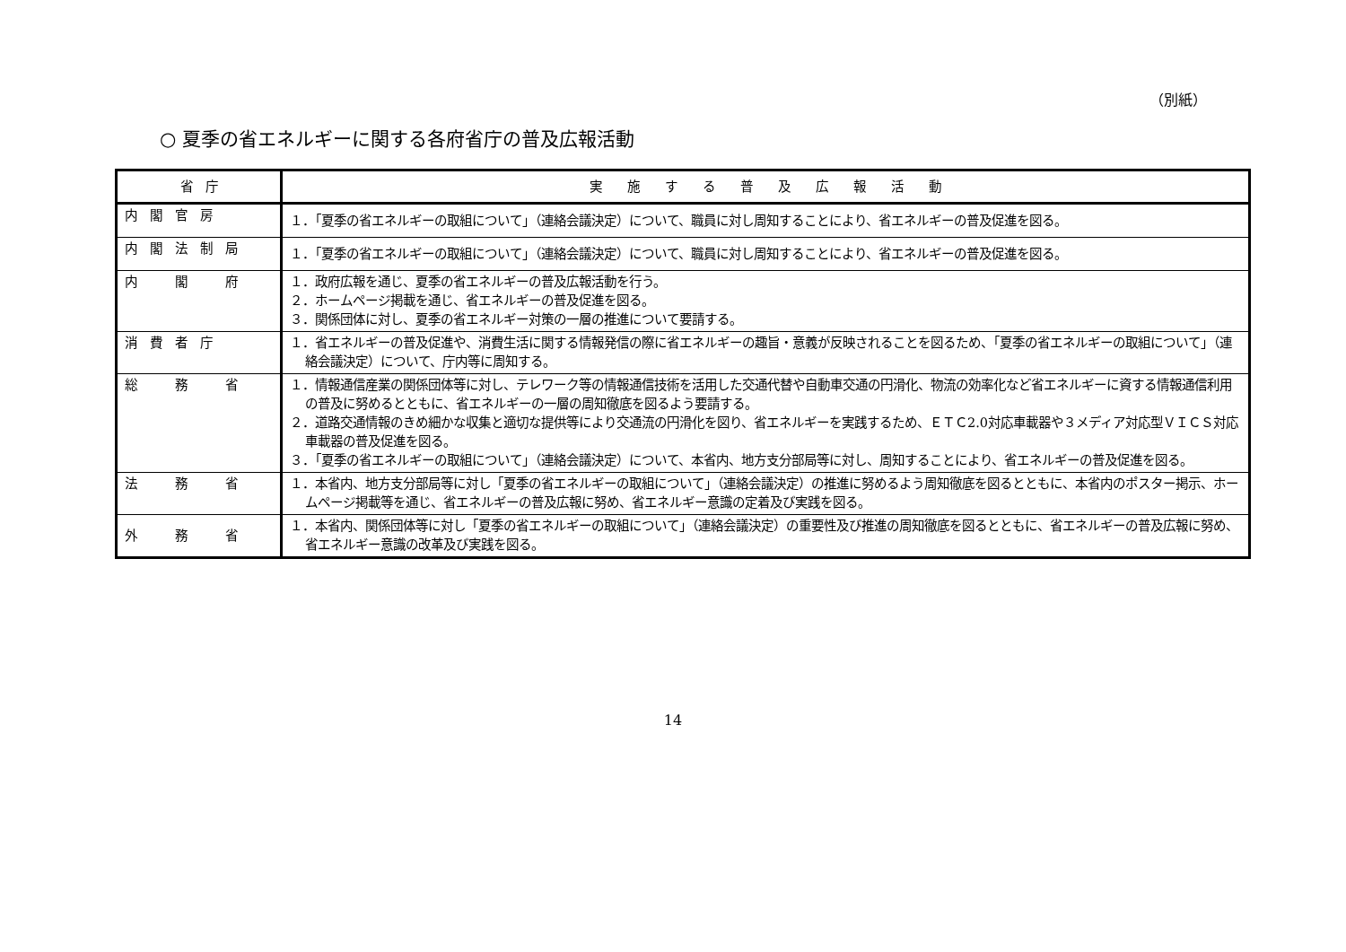（別紙）
○ 夏季の省エネルギーに関する各府省庁の普及広報活動
| 省 庁 | 実 施 す る 普 及 広 報 活 動 |
| --- | --- |
| 内閣官房 | １．「夏季の省エネルギーの取組について」（連絡会議決定）について、職員に対し周知することにより、省エネルギーの普及促進を図る。 |
| 内閣法制局 | １．「夏季の省エネルギーの取組について」（連絡会議決定）について、職員に対し周知することにより、省エネルギーの普及促進を図る。 |
| 内 閣 府 | １．政府広報を通じ、夏季の省エネルギーの普及広報活動を行う。 ２．ホームページ掲載を通じ、省エネルギーの普及促進を図る。 ３．関係団体に対し、夏季の省エネルギー対策の一層の推進について要請する。 |
| 消費者庁 | １．省エネルギーの普及促進や、消費生活に関する情報発信の際に省エネルギーの趣旨・意義が反映されることを図るため、「夏季の省エネルギーの取組について」（連絡会議決定）について、庁内等に周知する。 |
| 総 務 省 | １．情報通信産業の関係団体等に対し、テレワーク等の情報通信技術を活用した交通代替や自動車交通の円滑化、物流の効率化など省エネルギーに資する情報通信利用の普及に努めるとともに、省エネルギーの一層の周知徹底を図るよう要請する。 ２．道路交通情報のきめ細かな収集と適切な提供等により交通流の円滑化を図り、省エネルギーを実践するため、ＥＴＣ2.0対応車載器や３メディア対応型ＶＩＣＳ対応車載器の普及促進を図る。 ３．「夏季の省エネルギーの取組について」（連絡会議決定）について、本省内、地方支分部局等に対し、周知することにより、省エネルギーの普及促進を図る。 |
| 法 務 省 | １．本省内、地方支分部局等に対し「夏季の省エネルギーの取組について」（連絡会議決定）の推進に努めるよう周知徹底を図るとともに、本省内のポスター掲示、ホームページ掲載等を通じ、省エネルギーの普及広報に努め、省エネルギー意識の定着及び実践を図る。 |
| 外 務 省 | １．本省内、関係団体等に対し「夏季の省エネルギーの取組について」（連絡会議決定）の重要性及び推進の周知徹底を図るとともに、省エネルギーの普及広報に努め、省エネルギー意識の改革及び実践を図る。 |
14